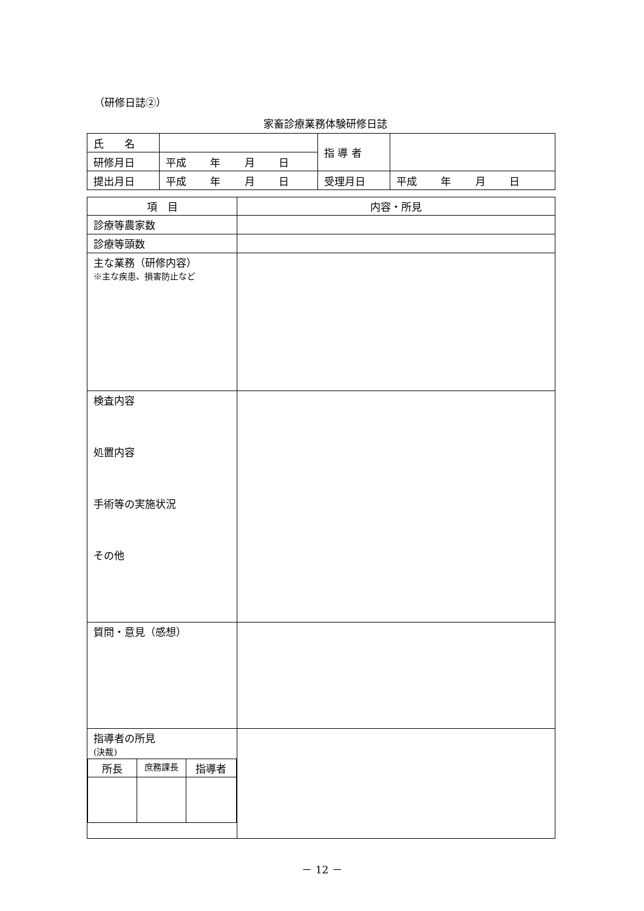（研修日誌②）
家畜診療業務体験研修日誌
| 氏 名 | | 指 導 者 | |
| 研修月日 | 平成 年 月 日 | | |
| 提出月日 | 平成 年 月 日 | 受理月日 | 平成 年 月 日 |
| 項 目 | 内容・所見 |
| --- | --- |
| 診療等農家数 | |
| 診療等頭数 | |
| 主な業務（研修内容） ※主な疾患、損害防止など | |
| 検査内容 処置内容 手術等の実施状況 その他 | |
| 質問・意見（感想） | |
| 指導者の所見 (決裁) / 所長 / 庶務課長 / 指導者 / | |
－ 12 －